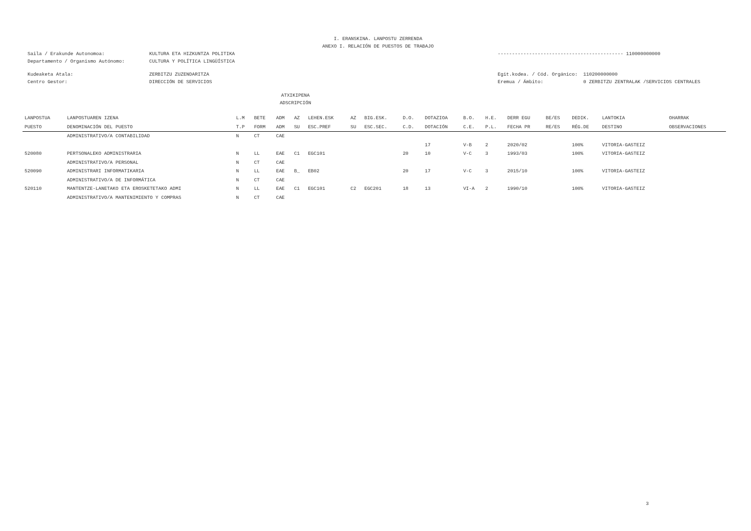I. ERANSKINA. LANPOSTU ZERRENDA
ANEXO I. RELACIÓN DE PUESTOS DE TRABAJO
Saila / Erakunde Autonomoa: KULTURA ETA HIZKUNTZA POLITIKA -------------------------------------------- 110000000000
Departamento / Organismo Autónomo: CULTURA Y POLÍTICA LINGÜÍSTICA
Kudeaketa Atala: ZERBITZU ZUZENDARITZA Egit.kodea. / Cód. Orgánico: 110200000000
Centro Gestor: DIRECCIÓN DE SERVICIOS Eremua / Ámbito: 0 ZERBITZU ZENTRALAK /SERVICIOS CENTRALES
ATXIKIPENA
ADSCRIPCIÓN
| LANPOSTUA | LANPOSTUAREN IZENA | L.M | BETE | ADM | AZ | LEHEN.ESK | AZ | BIG.ESK. | D.O. | DOTAZIOA | B.O. | H.E. | DERR EGU | BE/ES | DEDIK. | LANTOKIA | OHARRAK |
| --- | --- | --- | --- | --- | --- | --- | --- | --- | --- | --- | --- | --- | --- | --- | --- | --- | --- |
| PUESTO | DENOMINACIÓN DEL PUESTO | T.P | FORM | ADM | SU | ESC.PREF | SU | ESC.SEC. | C.D. | DOTACIÓN | C.E. | P.L. | FECHA PR | RE/ES | RÉG.DE | DESTINO | OBSERVACIONES |
| | ADMINISTRATIVO/A CONTABILIDAD | N | CT | CAE | | | | | | | | | | | | | |
| | | | | | | | | | | 17 | V-B | 2 | 2020/02 | | 100% | VITORIA-GASTEIZ | |
| 520080 | PERTSONALEKO ADMINISTRARIA | N | LL | EAE | C1 | EGC101 | | | 20 | 10 | V-C | 3 | 1993/03 | | 100% | VITORIA-GASTEIZ | |
| | ADMINISTRATIVO/A PERSONAL | N | CT | CAE | | | | | | | | | | | | | |
| 520090 | ADMINISTRARI INFORMATIKARIA | N | LL | EAE | B_ | EB02 | | | 20 | 17 | V-C | 3 | 2015/10 | | 100% | VITORIA-GASTEIZ | |
| | ADMINISTRATIVO/A DE INFORMÁTICA | N | CT | CAE | | | | | | | | | | | | | |
| 520110 | MANTENTZE-LANETAKO ETA EROSKETETAKO ADMI | N | LL | EAE | C1 | EGC101 | C2 | EGC201 | 18 | 13 | VI-A | 2 | 1990/10 | | 100% | VITORIA-GASTEIZ | |
| | ADMINISTRATIVO/A MANTENIMIENTO Y COMPRAS | N | CT | CAE | | | | | | | | | | | | | |
3